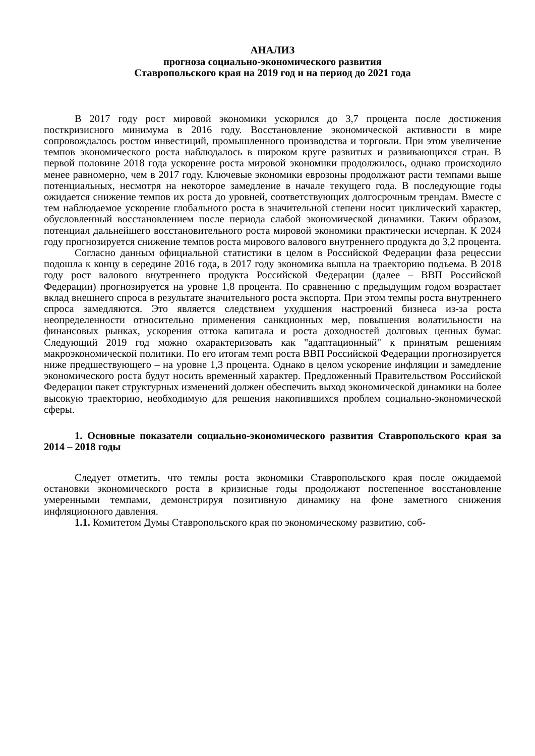АНАЛИЗ
прогноза социально-экономического развития
Ставропольского края на 2019 год и на период до 2021 года
В 2017 году рост мировой экономики ускорился до 3,7 процента после достижения посткризисного минимума в 2016 году. Восстановление экономической активности в мире сопровождалось ростом инвестиций, промышленного производства и торговли. При этом увеличение темпов экономического роста наблюдалось в широком круге развитых и развивающихся стран. В первой половине 2018 года ускорение роста мировой экономики продолжилось, однако происходило менее равномерно, чем в 2017 году. Ключевые экономики еврозоны продолжают расти темпами выше потенциальных, несмотря на некоторое замедление в начале текущего года. В последующие годы ожидается снижение темпов их роста до уровней, соответствующих долгосрочным трендам. Вместе с тем наблюдаемое ускорение глобального роста в значительной степени носит циклический характер, обусловленный восстановлением после периода слабой экономической динамики. Таким образом, потенциал дальнейшего восстановительного роста мировой экономики практически исчерпан. К 2024 году прогнозируется снижение темпов роста мирового валового внутреннего продукта до 3,2 процента.
Согласно данным официальной статистики в целом в Российской Федерации фаза рецессии подошла к концу в середине 2016 года, в 2017 году экономика вышла на траекторию подъема. В 2018 году рост валового внутреннего продукта Российской Федерации (далее – ВВП Российской Федерации) прогнозируется на уровне 1,8 процента. По сравнению с предыдущим годом возрастает вклад внешнего спроса в результате значительного роста экспорта. При этом темпы роста внутреннего спроса замедляются. Это является следствием ухудшения настроений бизнеса из-за роста неопределенности относительно применения санкционных мер, повышения волатильности на финансовых рынках, ускорения оттока капитала и роста доходностей долговых ценных бумаг. Следующий 2019 год можно охарактеризовать как "адаптационный" к принятым решениям макроэкономической политики. По его итогам темп роста ВВП Российской Федерации прогнозируется ниже предшествующего – на уровне 1,3 процента. Однако в целом ускорение инфляции и замедление экономического роста будут носить временный характер. Предложенный Правительством Российской Федерации пакет структурных изменений должен обеспечить выход экономической динамики на более высокую траекторию, необходимую для решения накопившихся проблем социально-экономической сферы.
1. Основные показатели социально-экономического развития Ставропольского края за 2014 – 2018 годы
Следует отметить, что темпы роста экономики Ставропольского края после ожидаемой остановки экономического роста в кризисные годы продолжают постепенное восстановление умеренными темпами, демонстрируя позитивную динамику на фоне заметного снижения инфляционного давления.
1.1. Комитетом Думы Ставропольского края по экономическому развитию, соб-